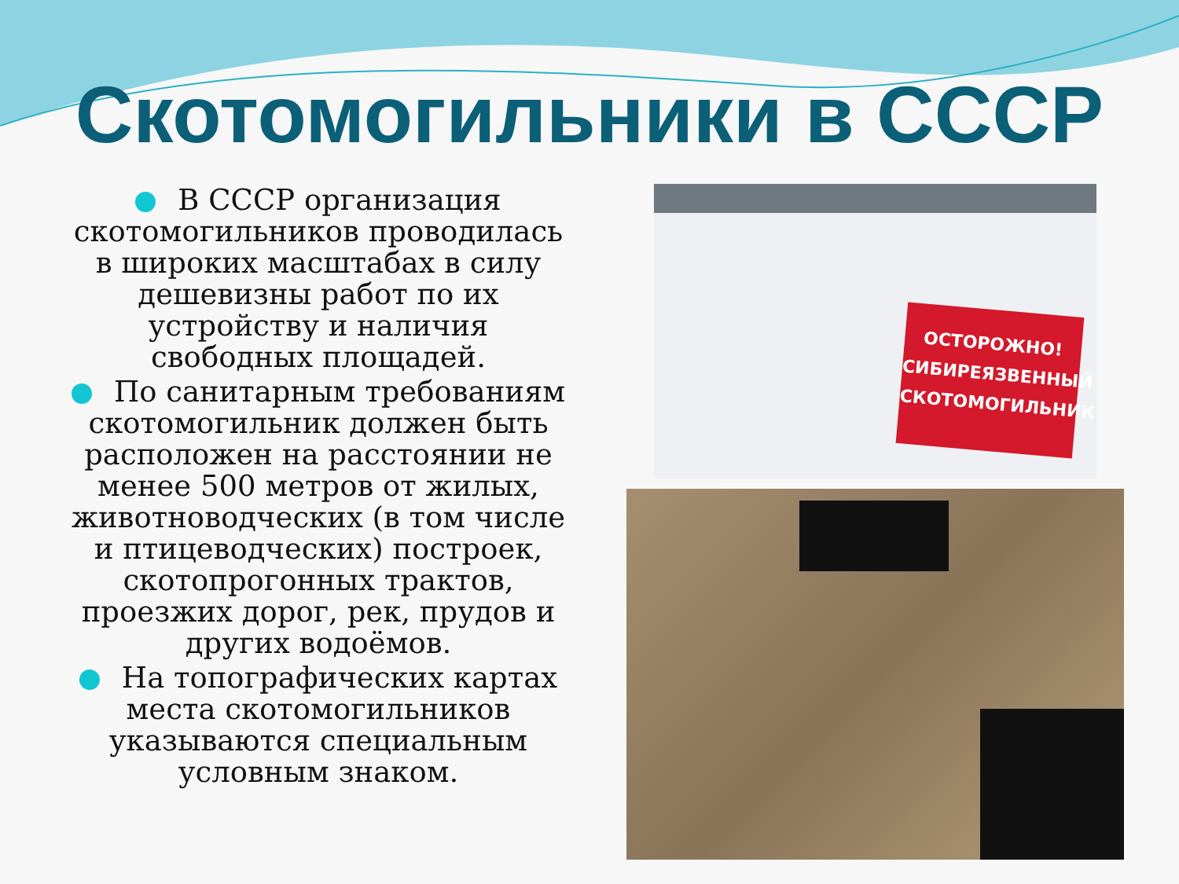Скотомогильники в СССР
В СССР организация скотомогильников проводилась в широких масштабах в силу дешевизны работ по их устройству и наличия свободных площадей.
По санитарным требованиям скотомогильник должен быть расположен на расстоянии не менее 500 метров от жилых, животноводческих (в том числе и птицеводческих) построек, скотопрогонных трактов, проезжих дорог, рек, прудов и других водоёмов.
На топографических картах места скотомогильников указываются специальным условным знаком.
ОСТОРОЖНО!
СИБИРЕЯЗВЕННЫЙ
СКОТОМОГИЛЬНИК